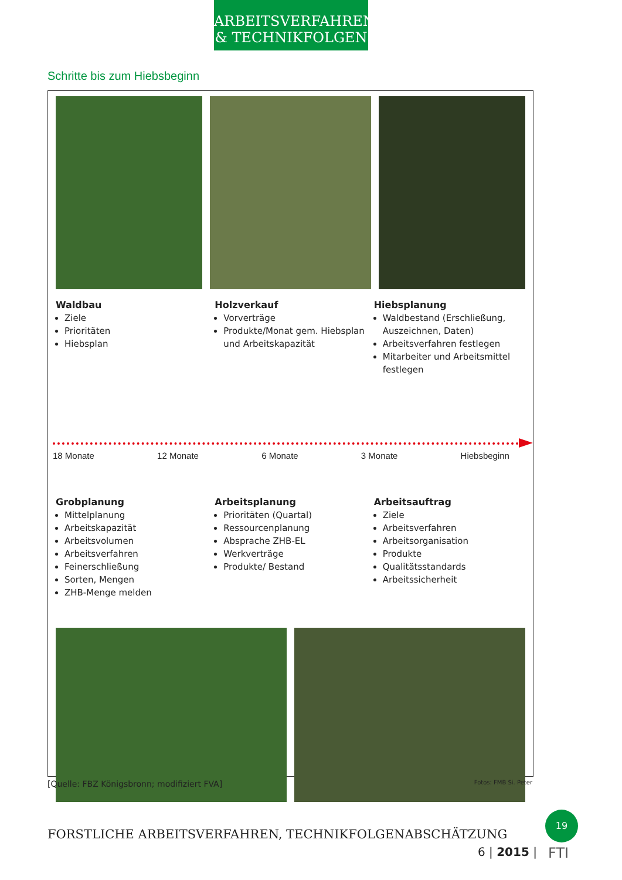ARBEITSVERFAHREN
& TECHNIKFOLGEN
Schritte bis zum Hiebsbeginn
Waldbau
Ziele
Prioritäten
Hiebsplan
Holzverkauf
Vorverträge
Produkte/Monat gem. Hiebsplan und Arbeitskapazität
Hiebsplanung
Waldbestand (Erschließung, Auszeichnen, Daten)
Arbeitsverfahren festlegen
Mitarbeiter und Arbeitsmittel festlegen
18 Monate 12 Monate 6 Monate 3 Monate Hiebsbeginn
Grobplanung
Mittelplanung
Arbeitskapazität
Arbeitsvolumen
Arbeitsverfahren
Feinerschließung
Sorten, Mengen
ZHB-Menge melden
Arbeitsplanung
Prioritäten (Quartal)
Ressourcenplanung
Absprache ZHB-EL
Werkverträge
Produkte/ Bestand
Arbeitsauftrag
Ziele
Arbeitsverfahren
Arbeitsorganisation
Produkte
Qualitätsstandards
Arbeitssicherheit
[Quelle: FBZ Königsbronn; modifiziert FVA] Fotos: FMB Si. Peter
FORSTLICHE ARBEITSVERFAHREN, TECHNIKFOLGENABSCHÄTZUNG
6 | 2015 |
19
FTI